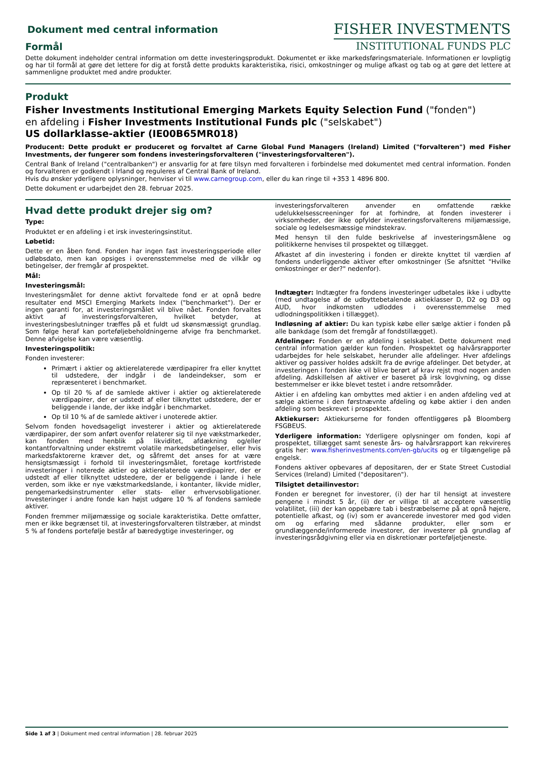Dokument med central information
Formål
FISHER INVESTMENTS
INSTITUTIONAL FUNDS PLC
Dette dokument indeholder central information om dette investeringsprodukt. Dokumentet er ikke markedsføringsmateriale. Informationen er lovpligtig og har til formål at gøre det lettere for dig at forstå dette produkts karakteristika, risici, omkostninger og mulige afkast og tab og at gøre det lettere at sammenligne produktet med andre produkter.
Produkt
Fisher Investments Institutional Emerging Markets Equity Selection Fund ("fonden")
en afdeling i Fisher Investments Institutional Funds plc ("selskabet")
US dollarklasse-aktier (IE00B65MR018)
Producent: Dette produkt er produceret og forvaltet af Carne Global Fund Managers (Ireland) Limited ("forvalteren") med Fisher Investments, der fungerer som fondens investeringsforvalteren ("investeringsforvalteren").
Central Bank of Ireland ("centralbanken") er ansvarlig for at føre tilsyn med forvalteren i forbindelse med dokumentet med central information. Fonden og forvalteren er godkendt i Irland og reguleres af Central Bank of Ireland.
Hvis du ønsker yderligere oplysninger, henviser vi til www.carnegroup.com, eller du kan ringe til +353 1 4896 800.
Dette dokument er udarbejdet den 28. februar 2025.
Hvad dette produkt drejer sig om?
Type:
Produktet er en afdeling i et irsk investeringsinstitut.
Løbetid:
Dette er en åben fond. Fonden har ingen fast investeringsperiode eller udløbsdato, men kan opsiges i overensstemmelse med de vilkår og betingelser, der fremgår af prospektet.
Mål:
Investeringsmål:
Investeringsmålet for denne aktivt forvaltede fond er at opnå bedre resultater end MSCI Emerging Markets Index ("benchmarket"). Der er ingen garanti for, at investeringsmålet vil blive nået. Fonden forvaltes aktivt af investeringsforvalteren, hvilket betyder, at investeringsbeslutninger træffes på et fuldt ud skønsmæssigt grundlag. Som følge heraf kan porteføljebeholdningerne afvige fra benchmarket. Denne afvigelse kan være væsentlig.
Investeringspolitik:
Fonden investerer:
Primært i aktier og aktierelaterede værdipapirer fra eller knyttet til udstedere, der indgår i de landeindekser, som er repræsenteret i benchmarket.
Op til 20 % af de samlede aktiver i aktier og aktierelaterede værdipapirer, der er udstedt af eller tilknyttet udstedere, der er beliggende i lande, der ikke indgår i benchmarket.
Op til 10 % af de samlede aktiver i unoterede aktier.
Selvom fonden hovedsageligt investerer i aktier og aktierelaterede værdipapirer, der som anført ovenfor relaterer sig til nye vækstmarkeder, kan fonden med henblik på likviditet, afdækning og/eller kontantforvaltning under ekstremt volatile markedsbetingelser, eller hvis markedsfaktorerne kræver det, og såfremt det anses for at være hensigtsmæssigt i forhold til investeringsmålet, foretage kortfristede investeringer i noterede aktier og aktierelaterede værdipapirer, der er udstedt af eller tilknyttet udstedere, der er beliggende i lande i hele verden, som ikke er nye vækstmarkedslande, i kontanter, likvide midler, pengemarkedsinstrumenter eller stats- eller erhvervsobligationer. Investeringer i andre fonde kan højst udgøre 10 % af fondens samlede aktiver.
Fonden fremmer miljømæssige og sociale karakteristika. Dette omfatter, men er ikke begrænset til, at investeringsforvalteren tilstræber, at mindst 5 % af fondens portefølje består af bæredygtige investeringer, og
investeringsforvalteren anvender en omfattende række udelukkelsesscreeninger for at forhindre, at fonden investerer i virksomheder, der ikke opfylder investeringsforvalterens miljømæssige, sociale og ledelsesmæssige mindstekrav.
Med hensyn til den fulde beskrivelse af investeringsmålene og politikkerne henvises til prospektet og tillægget.
Afkastet af din investering i fonden er direkte knyttet til værdien af fondens underliggende aktiver efter omkostninger (Se afsnittet "Hvilke omkostninger er der?" nedenfor).
Indtægter: Indtægter fra fondens investeringer udbetales ikke i udbytte (med undtagelse af de udbyttebetalende aktieklasser D, D2 og D3 og AUD, hvor indkomsten udloddes i overensstemmelse med udlodningspolitikken i tillægget).
Indløsning af aktier: Du kan typisk købe eller sælge aktier i fonden på alle bankdage (som det fremgår af fondstillægget).
Afdelinger: Fonden er en afdeling i selskabet. Dette dokument med central information gælder kun fonden. Prospektet og halvårsrapporter udarbejdes for hele selskabet, herunder alle afdelinger. Hver afdelings aktiver og passiver holdes adskilt fra de øvrige afdelinger. Det betyder, at investeringen i fonden ikke vil blive berørt af krav rejst mod nogen anden afdeling. Adskillelsen af aktiver er baseret på irsk lovgivning, og disse bestemmelser er ikke blevet testet i andre retsområder.
Aktier i en afdeling kan ombyttes med aktier i en anden afdeling ved at sælge aktierne i den førstnævnte afdeling og købe aktier i den anden afdeling som beskrevet i prospektet.
Aktiekurser: Aktiekurserne for fonden offentliggøres på Bloomberg FSGBEUS.
Yderligere information: Yderligere oplysninger om fonden, kopi af prospektet, tillægget samt seneste års- og halvårsrapport kan rekvireres gratis her: www.fisherinvestments.com/en-gb/ucits og er tilgængelige på engelsk.
Fondens aktiver opbevares af depositaren, der er State Street Custodial Services (Ireland) Limited ("depositaren").
Tilsigtet detailinvestor:
Fonden er beregnet for investorer, (i) der har til hensigt at investere pengene i mindst 5 år, (ii) der er villige til at acceptere væsentlig volatilitet, (iii) der kan oppebære tab i bestræbelserne på at opnå højere, potentielle afkast, og (iv) som er avancerede investorer med god viden om og erfaring med sådanne produkter, eller som er grundlæggende/informerede investorer, der investerer på grundlag af investeringsrådgivning eller via en diskretionær porteføljetjeneste.
Side 1 af 3 | Dokument med central information | 28. februar 2025